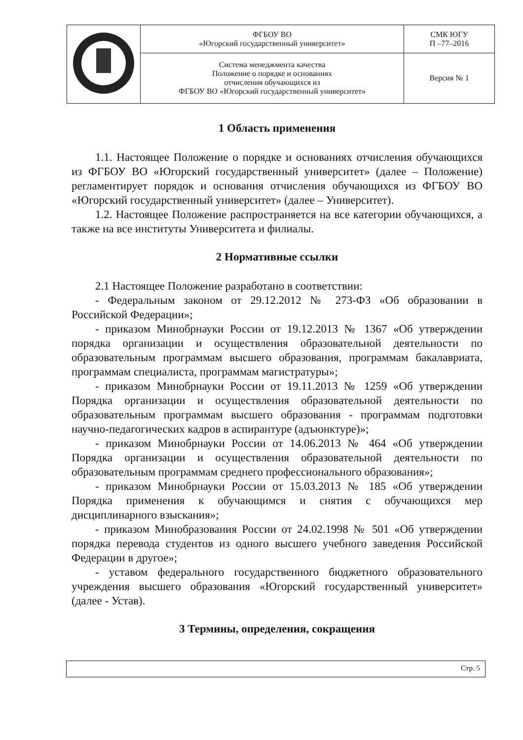| | ФГБОУ ВО «Югорский государственный университет» | СМК ЮГУ П –77–2016 |
| | Система менеджмента качества Положение о порядке и основаниях отчисления обучающихся из ФГБОУ ВО «Югорский государственный университет» | Версия № 1 |
1 Область применения
1.1. Настоящее Положение о порядке и основаниях отчисления обучающихся из ФГБОУ ВО «Югорский государственный университет» (далее – Положение) регламентирует порядок и основания отчисления обучающихся из ФГБОУ ВО «Югорский государственный университет» (далее – Университет).
1.2. Настоящее Положение распространяется на все категории обучающихся, а также на все институты Университета и филиалы.
2 Нормативные ссылки
2.1 Настоящее Положение разработано в соответствии:
- Федеральным законом от 29.12.2012 № 273-ФЗ «Об образовании в Российской Федерации»;
- приказом Минобрнауки России от 19.12.2013 № 1367 «Об утверждении порядка организации и осуществления образовательной деятельности по образовательным программам высшего образования, программам бакалавриата, программам специалиста, программам магистратуры»;
- приказом Минобрнауки России от 19.11.2013 № 1259 «Об утверждении Порядка организации и осуществления образовательной деятельности по образовательным программам высшего образования - программам подготовки научно-педагогических кадров в аспирантуре (адъюнктуре)»;
- приказом Минобрнауки России от 14.06.2013 № 464 «Об утверждении Порядка организации и осуществления образовательной деятельности по образовательным программам среднего профессионального образования»;
- приказом Минобрнауки России от 15.03.2013 № 185 «Об утверждении Порядка применения к обучающимся и снятия с обучающихся мер дисциплинарного взыскания»;
- приказом Минобразования России от 24.02.1998 № 501 «Об утверждении порядка перевода студентов из одного высшего учебного заведения Российской Федерации в другое»;
- уставом федерального государственного бюджетного образовательного учреждения высшего образования «Югорский государственный университет» (далее - Устав).
3 Термины, определения, сокращения
Стр. 5